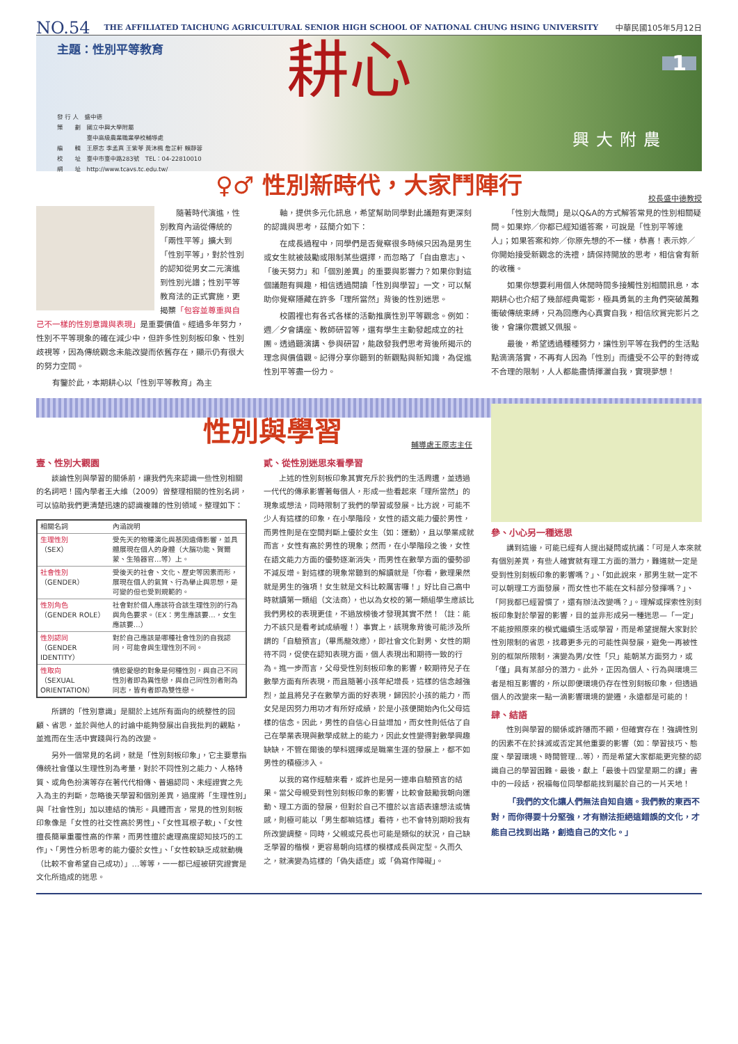NO.54 THE AFFILIATED TAICHUNG AGRICULTURAL SENIOR HIGH SCHOOL OF NATIONAL CHUNG HSING UNIVERSITY 中華民國105年5月12日
主題：性別平等教育
發 行 人　盛中德
策　　劃　國立中興大學附屬
　　　　　臺中高級農業職業學校輔導處
編　　輯　王原志 李孟真 王紫苓 黃沐楓 詹芷軒 賴靜蓉
校　　址　臺中市臺中路283號　TEL：04-22810010
網　　址　http://www.tcavs.tc.edu.tw/
耕心
1
興大附農
♀♂ 性別新時代，大家鬥陣行
校長盛中德教授
隨著時代演進，性別教育內涵從傳統的「兩性平等」擴大到「性別平等」，對於性別的認知從男女二元演進到性別光譜；性別平等教育法的正式實施，更揭櫫「包容並尊重與自己不一樣的性別意識與表現」是重要價值。經過多年努力，性別不平等現象的確在減少中，但許多性別刻板印象、性別歧視等，因為傳統觀念未能改變而依舊存在，顯示仍有很大的努力空間。
有鑒於此，本期耕心以「性別平等教育」為主
軸，提供多元化訊息，希望幫助同學對此議題有更深刻的認識與思考，茲簡介如下：
在成長過程中，同學們是否覺察很多時候只因為是男生或女生就被鼓勵或限制某些選擇，而忽略了「自由意志」、「後天努力」和「個別差異」的重要與影響力？如果你對這個議題有興趣，相信透過閱讀「性別與學習」一文，可以幫助你覺察隱藏在許多「理所當然」背後的性別迷思。
校園裡也有各式各樣的活動推廣性別平等觀念。例如：週／夕會講座、教師研習等，還有學生主動發起成立的社團。透過聽演講、參與研習，能啟發我們思考背後所揭示的理念與價值觀。記得分享你聽到的新觀點與新知識，為促進性別平等盡一份力。
「性別大哉問」是以Q&A的方式解答常見的性別相關疑問。如果妳／你都已經知道答案，可說是「性別平等達人」；如果答案和妳／你原先想的不一樣，恭喜！表示妳／你開始接受新觀念的洗禮，請保持開放的思考，相信會有新的收穫。
如果你想要利用個人休閒時間多接觸性別相關訊息，本期耕心也介紹了幾部經典電影，極具勇氣的主角們突破萬難衝破傳統束縛，只為回應內心真實自我，相信欣賞完影片之後，會讓你震撼又佩服。
最後，希望透過種種努力，讓性別平等在我們的生活點點滴滴落實，不再有人因為「性別」而遭受不公平的對待或不合理的限制，人人都能盡情揮灑自我，實現夢想！
性別與學習
輔導處王原志主任
壹、性別大觀園
談論性別與學習的關係前，讓我們先來認識一些性別相關的名詞吧！國內學者王大維（2009）曾整理相關的性別名詞，可以協助我們更清楚迅速的認識複雜的性別領域。整理如下：
| 相關名詞 | 內涵說明 |
| --- | --- |
| 生理性別 （SEX） | 受先天的物種演化與基因遺傳影響，並具體展現在個人的身體（大腦功能、賀爾蒙、生殖器官…等）上。 |
| 社會性別 （GENDER） | 受後天的社會、文化、歷史等因素而形，展現在個人的氣質、行為舉止與思想，是可變的但也受到規範的。 |
| 性別角色 （GENDER ROLE） | 社會對於個人應該符合該生理性別的行為與角色要求。（EX：男生應該要…，女生應該要…） |
| 性別認同 （GENDER IDENTITY） | 對於自己應該是哪種社會性別的自我認同，可能會與生理性別不同。 |
| 性取向 （SEXUAL ORIENTATION） | 情慾愛戀的對象是何種性別，與自己不同性別者即為異性戀，與自己同性別者則為同志，皆有者即為雙性戀。 |
所謂的「性別意識」是關於上述所有面向的統整性的回顧、省思，並於與他人的討論中能夠發展出自我批判的觀點，並進而在生活中實踐與行為的改變。
另外一個常見的名詞，就是「性別刻板印象」，它主要意指傳統社會僅以生理性別為考量，對於不同性別之能力、人格特質、或角色扮演等存在著代代相傳、普遍認同、未經證實之先入為主的判斷，忽略後天學習和個別差異，過度將「生理性別」與「社會性別」加以連結的情形。具體而言，常見的性別刻板印象像是「女性的社交性高於男性」、「女性耳根子軟」、「女性擅長簡單重覆性高的作業，而男性擅於處理高度認知技巧的工作」、「男性分析思考的能力優於女性」、「女性較缺乏成就動機（比較不會希望自己成功）」…等等，一一都已經被研究證實是文化所造成的迷思。
貳、從性別迷思來看學習
上述的性別刻板印象其實充斥於我們的生活周遭，並透過一代代的傳承影響著每個人，形成一些看起來「理所當然」的現象或想法，同時限制了我們的學習或發展。比方說，可能不少人有這樣的印象，在小學階段，女性的語文能力優於男性，而男性則是在空間判斷上優於女生（如：運動），且以學業成就而言，女性有高於男性的現象；然而，在小學階段之後，女性在語文能力方面的優勢逐漸消失，而男性在數學方面的優勢卻不減反增。對這樣的現象常聽到的解讀就是「你看，數理果然就是男生的強項！女生就是文科比較厲害囉！」好比自己高中時就讀第一類組（文法商），也以為女校的第一類組學生應該比我們男校的表現更佳，不過放榜後才發現其實不然！（註：能力不該只是看考試成績喔！）事實上，該現象背後可能涉及所謂的「自驗預言」（畢馬龍效應），即社會文化對男、女性的期待不同，促使在認知表現方面，個人表現出和期待一致的行為。進一步而言，父母受性別刻板印象的影響，較期待兒子在數學方面有所表現，而且隨著小孩年紀增長，這樣的信念越強烈，並且將兒子在數學方面的好表現，歸因於小孩的能力，而女兒是因努力用功才有所好成績，於是小孩便開始內化父母這樣的信念。因此，男性的自信心日益增加，而女性則低估了自己在學業表現與數學成就上的能力，因此女性變得對數學興趣缺缺，不管在爾後的學科選擇或是職業生涯的發展上，都不如男性的積極涉入。
以我的寫作經驗來看，或許也是另一連串自驗預言的結果。當父母親受到性別刻板印象的影響，比較會鼓勵我朝向運動、理工方面的發展，但對於自己不擅於以言語表達想法或情感，則極可能以「男生都嘛這樣」看待，也不會特別期盼我有所改變調整。同時，父親或兄長也可能是類似的狀況，自己缺乏學習的楷模，更容易朝向這樣的模樣成長與定型。久而久之，就演變為這樣的「偽失語症」或「偽寫作障礙」。
參、小心另一種迷思
講到這邊，可能已經有人提出疑問或抗議：「可是人本來就有個別差異，有些人確實就有理工方面的潛力，難道就一定是受到性別刻板印象的影響嗎？」、「如此說來，那男生就一定不可以朝理工方面發展，而女性也不能在文科部分發揮嗎？」、「阿我都已經習慣了，還有辦法改變嗎？」。理解或探索性別刻板印象對於學習的影響，目的並非形成另一種迷思—「一定」不能按照原來的模式繼續生活或學習，而是希望提醒大家對於性別限制的省思，找尋更多元的可能性與發展，避免一再被性別的框架所限制，演變為男/女性「只」能朝某方面努力，或「僅」具有某部分的潛力。此外，正因為個人、行為與環境三者是相互影響的，所以即便環境仍存在性別刻板印象，但透過個人的改變來一點一滴影響環境的變遷，永遠都是可能的！
肆、結語
性別與學習的關係或許隱而不顯，但確實存在！強調性別的因素不在於抹滅或否定其他重要的影響（如：學習技巧、態度、學習環境、時間管理…等），而是希望大家都能更完整的認識自己的學習困難。最後，獻上「最後十四堂星期二的課」書中的一段話，祝福每位同學都能找到屬於自己的一片天地！
「我們的文化讓人們無法自知自適。我們教的東西不對，而你得要十分堅強，才有辦法拒絕這錯誤的文化，才能自己找到出路，創造自己的文化。」